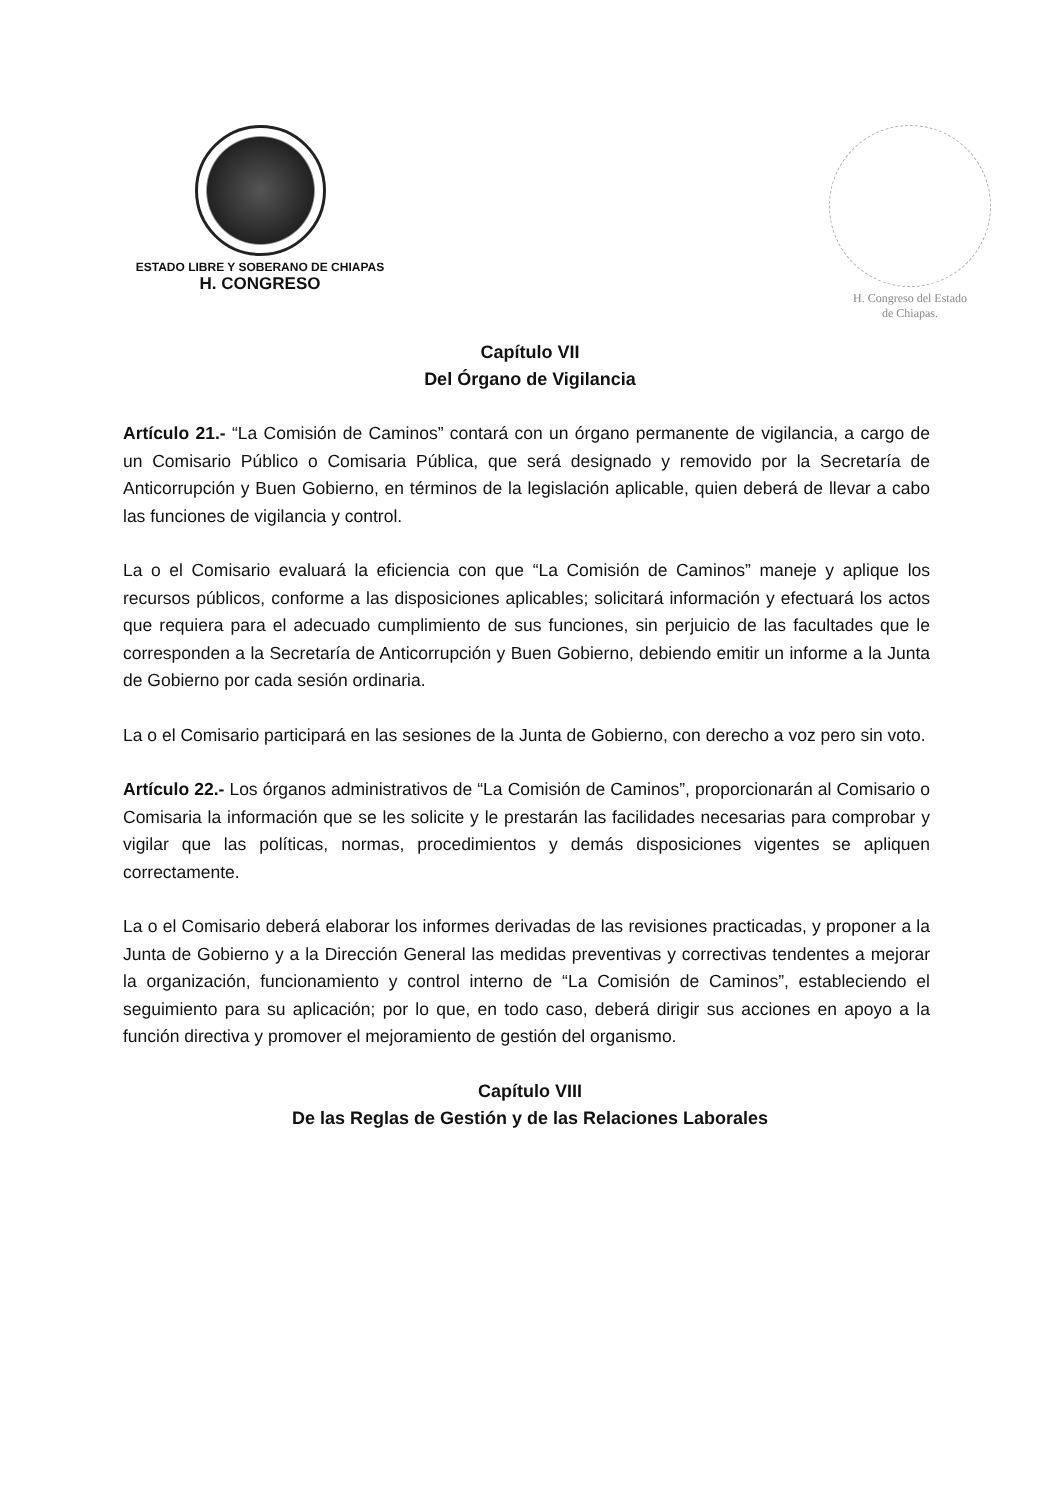ESTADO LIBRE Y SOBERANO DE CHIAPAS
H. CONGRESO
H. Congreso del Estado
de Chiapas.
Capítulo VII
Del Órgano de Vigilancia
Artículo 21.- “La Comisión de Caminos” contará con un órgano permanente de vigilancia, a cargo de un Comisario Público o Comisaria Pública, que será designado y removido por la Secretaría de Anticorrupción y Buen Gobierno, en términos de la legislación aplicable, quien deberá de llevar a cabo las funciones de vigilancia y control.
La o el Comisario evaluará la eficiencia con que “La Comisión de Caminos” maneje y aplique los recursos públicos, conforme a las disposiciones aplicables; solicitará información y efectuará los actos que requiera para el adecuado cumplimiento de sus funciones, sin perjuicio de las facultades que le corresponden a la Secretaría de Anticorrupción y Buen Gobierno, debiendo emitir un informe a la Junta de Gobierno por cada sesión ordinaria.
La o el Comisario participará en las sesiones de la Junta de Gobierno, con derecho a voz pero sin voto.
Artículo 22.- Los órganos administrativos de “La Comisión de Caminos”, proporcionarán al Comisario o Comisaria la información que se les solicite y le prestarán las facilidades necesarias para comprobar y vigilar que las políticas, normas, procedimientos y demás disposiciones vigentes se apliquen correctamente.
La o el Comisario deberá elaborar los informes derivadas de las revisiones practicadas, y proponer a la Junta de Gobierno y a la Dirección General las medidas preventivas y correctivas tendentes a mejorar la organización, funcionamiento y control interno de “La Comisión de Caminos”, estableciendo el seguimiento para su aplicación; por lo que, en todo caso, deberá dirigir sus acciones en apoyo a la función directiva y promover el mejoramiento de gestión del organismo.
Capítulo VIII
De las Reglas de Gestión y de las Relaciones Laborales